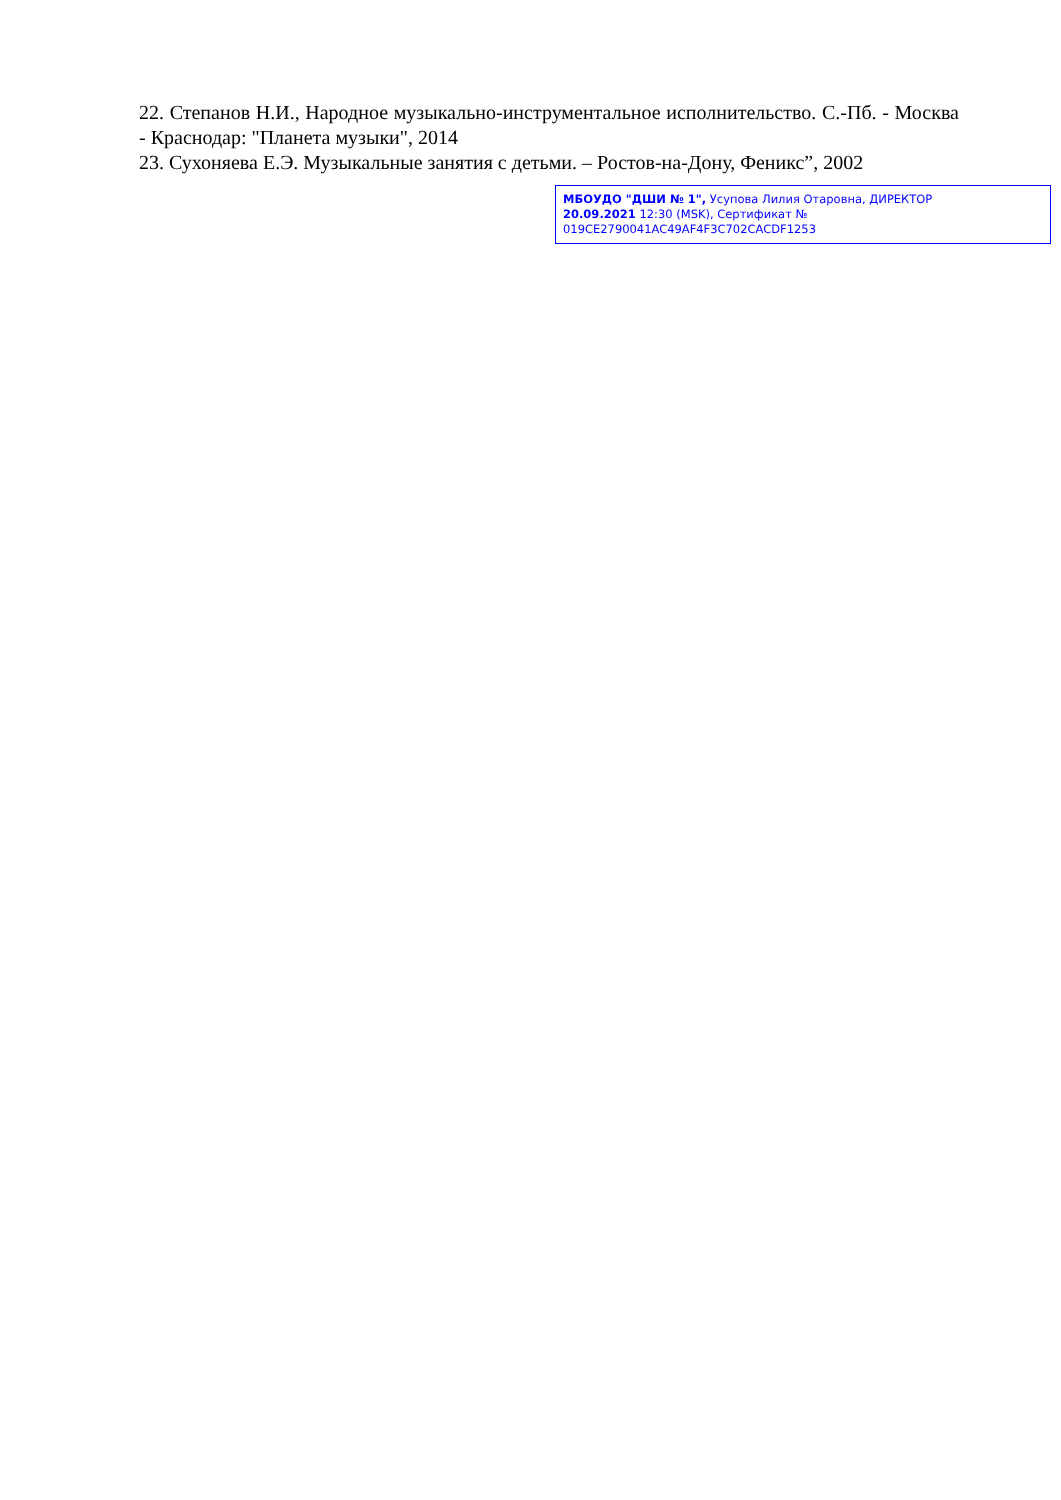22. Степанов Н.И., Народное музыкально-инструментальное исполнительство. С.-Пб. - Москва - Краснодар: "Планета музыки", 2014
23. Сухоняева Е.Э. Музыкальные занятия с детьми. – Ростов-на-Дону, Феникс”, 2002
МБОУДО "ДШИ № 1", Усупова Лилия Отаровна, ДИРЕКТОР
20.09.2021 12:30 (MSK), Сертификат № 019CE2790041AC49AF4F3C702CACDF1253